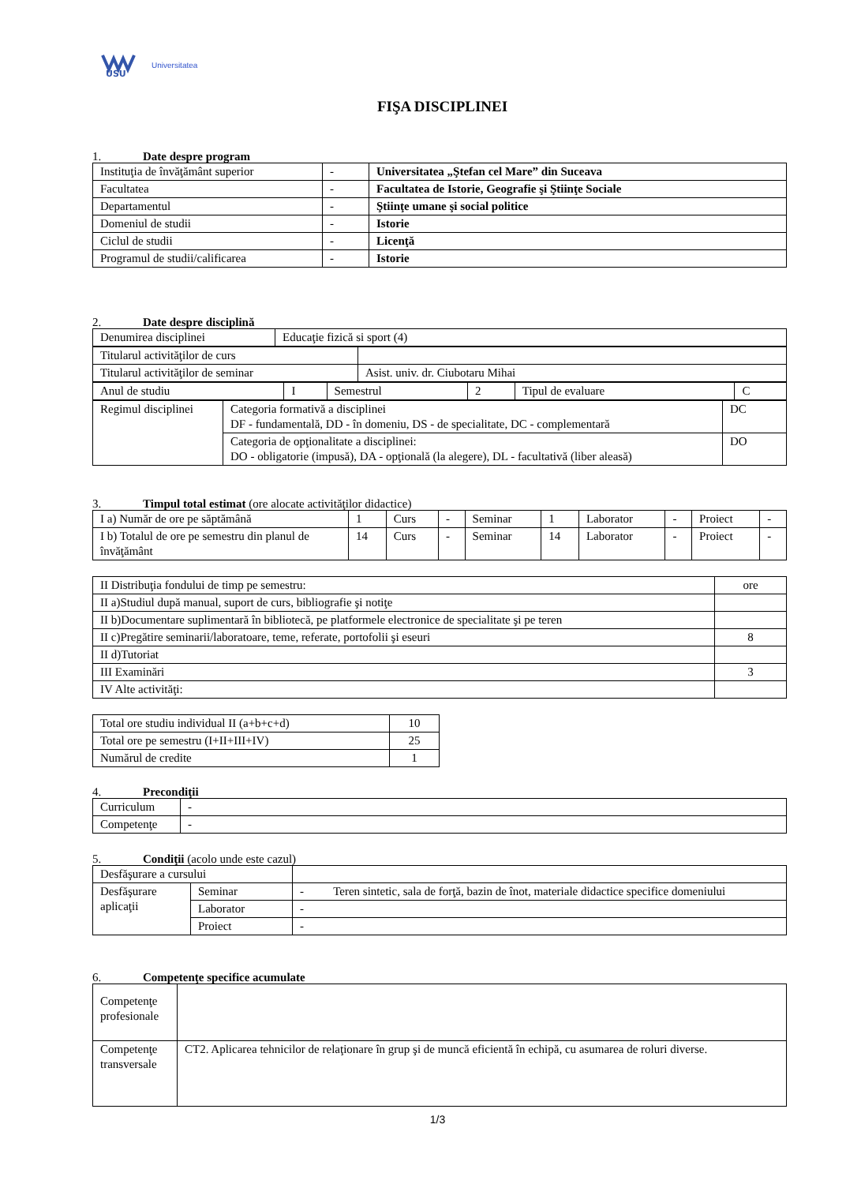USU
Universitatea
FIŞA DISCIPLINEI
1. Date despre program
| Instituţia de învăţământ superior | - | Universitatea „Ştefan cel Mare” din Suceava |
| Facultatea | - | Facultatea de Istorie, Geografie şi Ştiinţe Sociale |
| Departamentul | - | Ştiinţe umane şi social politice |
| Domeniul de studii | - | Istorie |
| Ciclul de studii | - | Licenţă |
| Programul de studii/calificarea | - | Istorie |
2. Date despre disciplină
| Denumirea disciplinei | Educaţie fizică si sport (4) |
| Titularul activităţilor de curs | |
| Titularul activităţilor de seminar | Asist. univ. dr. Ciubotaru Mihai |
| Anul de studiu | I | Semestrul | 2 | Tipul de evaluare | C |
| Regimul disciplinei | Categoria formativă a disciplinei DF - fundamentală, DD - în domeniu, DS - de specialitate, DC - complementară | DC |
| | Categoria de opţionalitate a disciplinei: DO - obligatorie (impusă), DA - opţională (la alegere), DL - facultativă (liber aleasă) | DO |
3. Timpul total estimat (ore alocate activităţilor didactice)
| I a) Număr de ore pe săptămână | 1 | Curs | - | Seminar | 1 | Laborator | - | Proiect | - |
| I b) Totalul de ore pe semestru din planul de învăţământ | 14 | Curs | - | Seminar | 14 | Laborator | - | Proiect | - |
| II Distribuţia fondului de timp pe semestru: | ore |
| II a)Studiul după manual, suport de curs, bibliografie şi notiţe | |
| II b)Documentare suplimentară în bibliotecă, pe platformele electronice de specialitate şi pe teren | |
| II c)Pregătire seminarii/laboratoare, teme, referate, portofolii şi eseuri | 8 |
| II d)Tutoriat | |
| III Examinări | 3 |
| IV Alte activităţi: | |
| Total ore studiu individual II (a+b+c+d) | 10 |
| Total ore pe semestru (I+II+III+IV) | 25 |
| Numărul de credite | 1 |
4. Precondiţii
| Curriculum | - |
| Competenţe | - |
5. Condiţii (acolo unde este cazul)
| Desfăşurare a cursului | | |
| Desfăşurare aplicaţii | Seminar | - Teren sintetic, sala de forţă, bazin de înot, materiale didactice specifice domeniului |
| | Laborator | - |
| | Proiect | - |
6. Competenţe specifice acumulate
| Competenţe profesionale | |
| Competenţe transversale | CT2. Aplicarea tehnicilor de relaţionare în grup şi de muncă eficientă în echipă, cu asumarea de roluri diverse. |
1/3